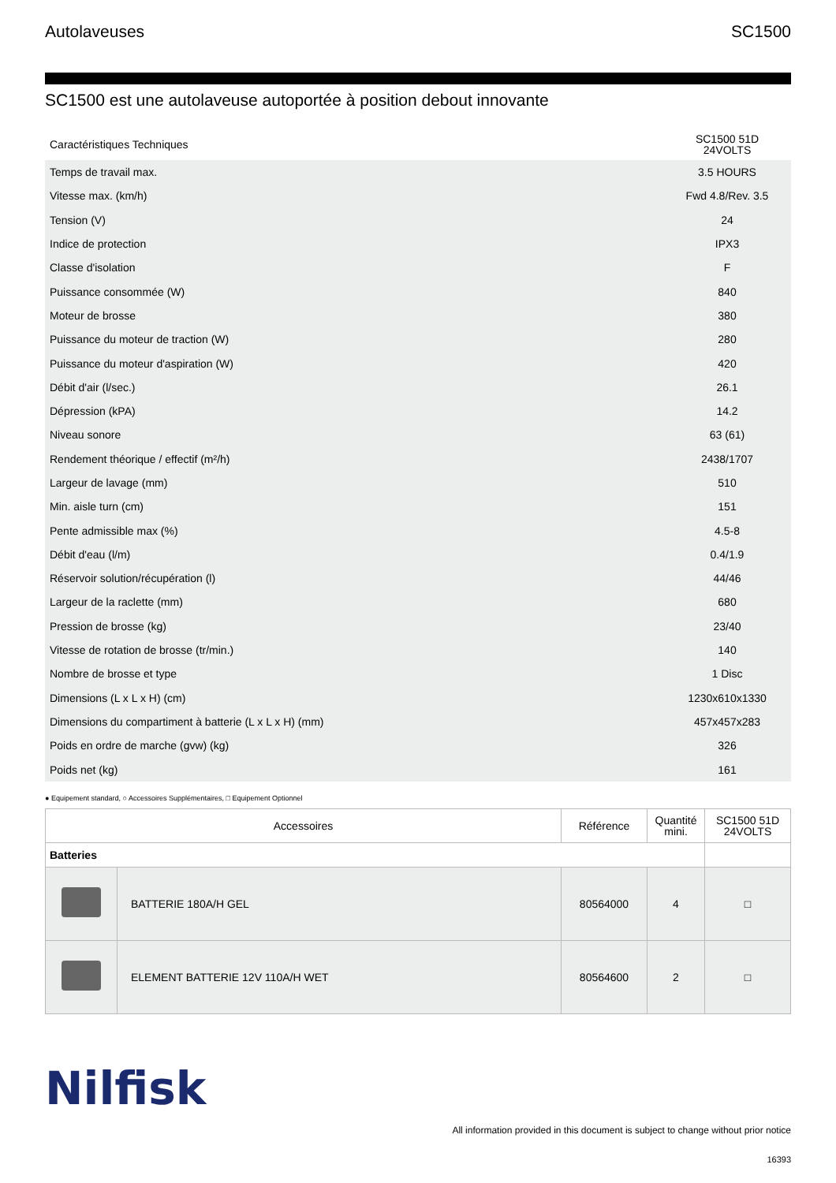Autolaveuses SC1500
SC1500 est une autolaveuse autoportée à position debout innovante
| Caractéristiques Techniques | SC1500 51D 24VOLTS |
| --- | --- |
| Temps de travail max. | 3.5 HOURS |
| Vitesse max. (km/h) | Fwd 4.8/Rev. 3.5 |
| Tension (V) | 24 |
| Indice de protection | IPX3 |
| Classe d'isolation | F |
| Puissance consommée (W) | 840 |
| Moteur de brosse | 380 |
| Puissance du moteur de traction (W) | 280 |
| Puissance du moteur d'aspiration (W) | 420 |
| Débit d'air (l/sec.) | 26.1 |
| Dépression (kPA) | 14.2 |
| Niveau sonore | 63 (61) |
| Rendement théorique / effectif (m²/h) | 2438/1707 |
| Largeur de lavage (mm) | 510 |
| Min. aisle turn (cm) | 151 |
| Pente admissible max (%) | 4.5-8 |
| Débit d'eau (l/m) | 0.4/1.9 |
| Réservoir solution/récupération (l) | 44/46 |
| Largeur de la raclette (mm) | 680 |
| Pression de brosse (kg) | 23/40 |
| Vitesse de rotation de brosse (tr/min.) | 140 |
| Nombre de brosse et type | 1 Disc |
| Dimensions (L x L x H) (cm) | 1230x610x1330 |
| Dimensions du compartiment à batterie (L x L x H) (mm) | 457x457x283 |
| Poids en ordre de marche (gvw) (kg) | 326 |
| Poids net (kg) | 161 |
● Equipement standard, ○ Accessoires Supplémentaires, □ Equipement Optionnel
| Accessoires | | Référence | Quantité mini. | SC1500 51D 24VOLTS |
| --- | --- | --- | --- | --- |
| Batteries | | | | |
| | BATTERIE 180A/H GEL | 80564000 | 4 | □ |
| | ELEMENT BATTERIE 12V 110A/H WET | 80564600 | 2 | □ |
Nilfisk
All information provided in this document is subject to change without prior notice
16393